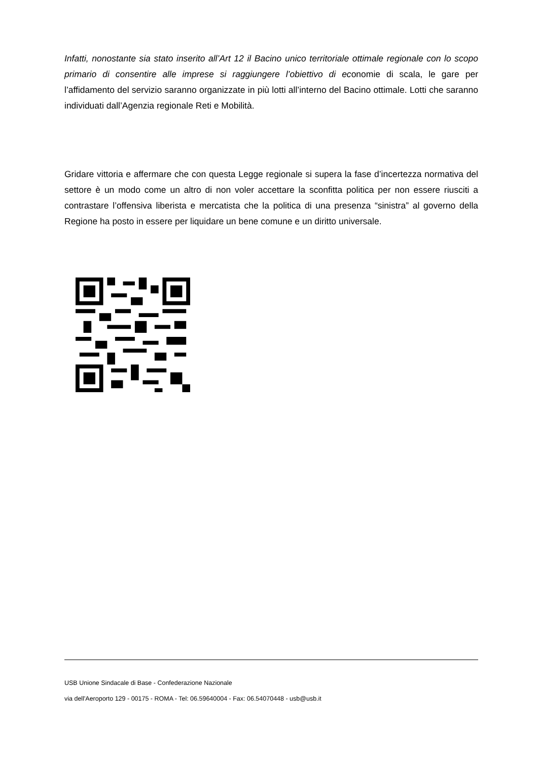Infatti, nonostante sia stato inserito all’Art 12 il Bacino unico territoriale ottimale regionale con lo scopo primario di consentire alle imprese si raggiungere l’obiettivo di economie di scala, le gare per l’affidamento del servizio saranno organizzate in più lotti all’interno del Bacino ottimale. Lotti che saranno individuati dall’Agenzia regionale Reti e Mobilità.
Gridare vittoria e affermare che con questa Legge regionale si supera la fase d’incertezza normativa del settore è un modo come un altro di non voler accettare la sconfitta politica per non essere riusciti a contrastare l’offensiva liberista e mercatista che la politica di una presenza “sinistra” al governo della Regione ha posto in essere per liquidare un bene comune e un diritto universale.
USB Unione Sindacale di Base - Confederazione Nazionale
via dell'Aeroporto 129 - 00175 - ROMA - Tel: 06.59640004 - Fax: 06.54070448 - usb@usb.it